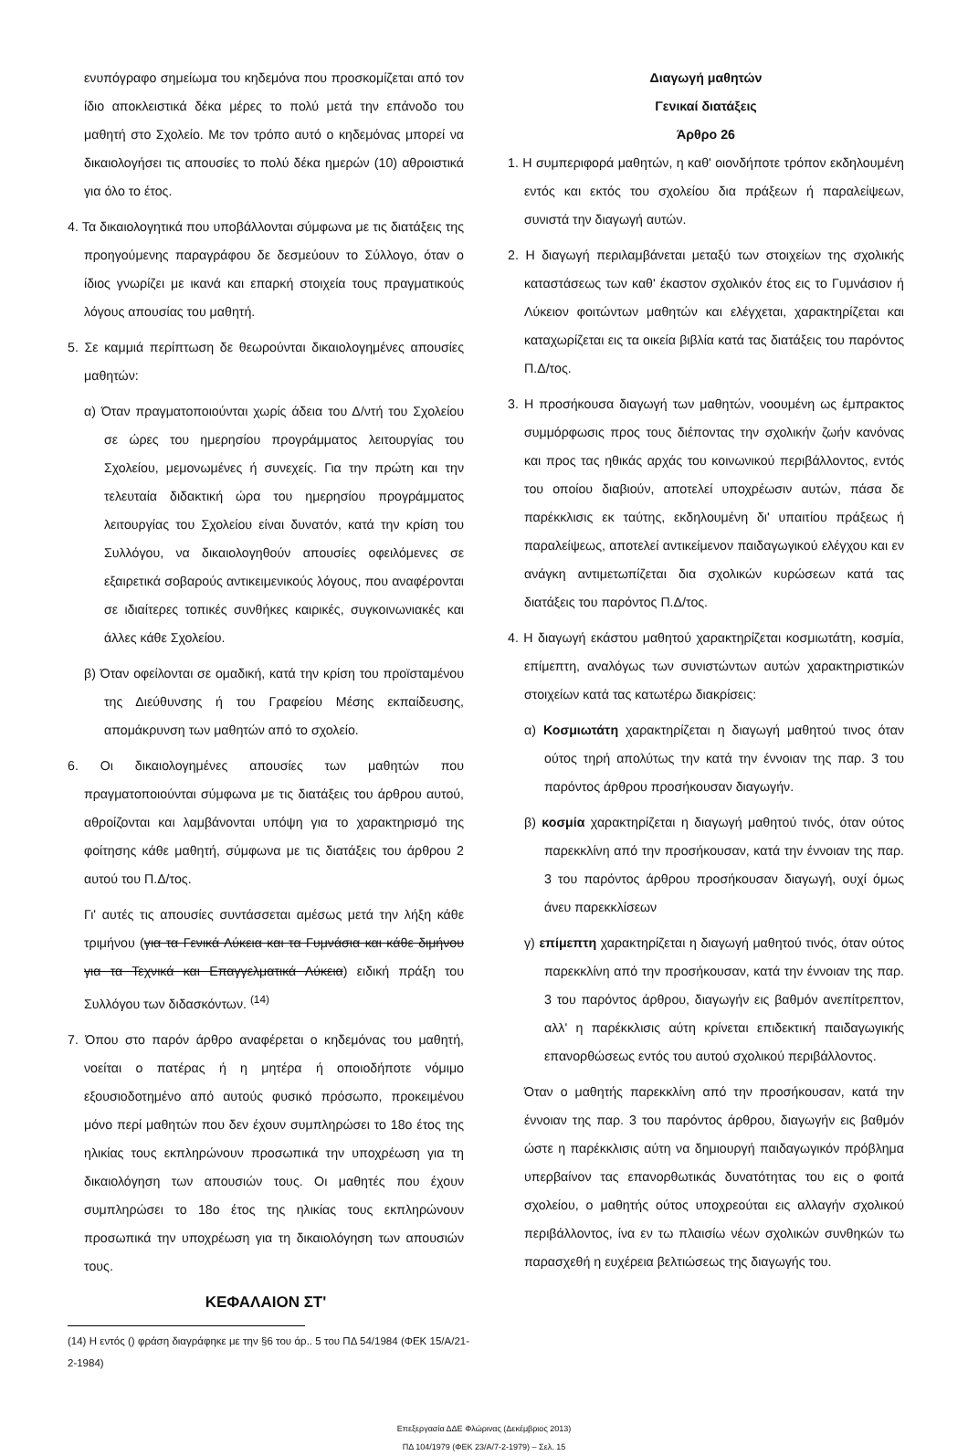ενυπόγραφο σημείωμα του κηδεμόνα που προσκομίζεται από τον ίδιο αποκλειστικά δέκα μέρες το πολύ μετά την επάνοδο του μαθητή στο Σχολείο. Με τον τρόπο αυτό ο κηδεμόνας μπορεί να δικαιολογήσει τις απουσίες το πολύ δέκα ημερών (10) αθροιστικά για όλο το έτος.
4. Τα δικαιολογητικά που υποβάλλονται σύμφωνα με τις διατάξεις της προηγούμενης παραγράφου δε δεσμεύουν το Σύλλογο, όταν ο ίδιος γνωρίζει με ικανά και επαρκή στοιχεία τους πραγματικούς λόγους απουσίας του μαθητή.
5. Σε καμμιά περίπτωση δε θεωρούνται δικαιολογημένες απουσίες μαθητών:
α) Όταν πραγματοποιούνται χωρίς άδεια του Δ/ντή του Σχολείου σε ώρες του ημερησίου προγράμματος λειτουργίας του Σχολείου, μεμονωμένες ή συνεχείς. Για την πρώτη και την τελευταία διδακτική ώρα του ημερησίου προγράμματος λειτουργίας του Σχολείου είναι δυνατόν, κατά την κρίση του Συλλόγου, να δικαιολογηθούν απουσίες οφειλόμενες σε εξαιρετικά σοβαρούς αντικειμενικούς λόγους, που αναφέρονται σε ιδιαίτερες τοπικές συνθήκες καιρικές, συγκοινωνιακές και άλλες κάθε Σχολείου.
β) Όταν οφείλονται σε ομαδική, κατά την κρίση του προϊσταμένου της Διεύθυνσης ή του Γραφείου Μέσης εκπαίδευσης, απομάκρυνση των μαθητών από το σχολείο.
6. Οι δικαιολογημένες απουσίες των μαθητών που πραγματοποιούνται σύμφωνα με τις διατάξεις του άρθρου αυτού, αθροίζονται και λαμβάνονται υπόψη για το χαρακτηρισμό της φοίτησης κάθε μαθητή, σύμφωνα με τις διατάξεις του άρθρου 2 αυτού του Π.Δ/τος.
Γι' αυτές τις απουσίες συντάσσεται αμέσως μετά την λήξη κάθε τριμήνου (για τα Γενικά Λύκεια και τα Γυμνάσια και κάθε διμήνου για τα Τεχνικά και Επαγγελματικά Λύκεια) ειδική πράξη του Συλλόγου των διδασκόντων. <sup>(14)</sup>
7. Όπου στο παρόν άρθρο αναφέρεται ο κηδεμόνας του μαθητή, νοείται ο πατέρας ή η μητέρα ή οποιοδήποτε νόμιμο εξουσιοδοτημένο από αυτούς φυσικό πρόσωπο, προκειμένου μόνο περί μαθητών που δεν έχουν συμπληρώσει το 18ο έτος της ηλικίας τους εκπληρώνουν προσωπικά την υποχρέωση για τη δικαιολόγηση των απουσιών τους. Οι μαθητές που έχουν συμπληρώσει το 18ο έτος της ηλικίας τους εκπληρώνουν προσωπικά την υποχρέωση για τη δικαιολόγηση των απουσιών τους.
ΚΕΦΑΛΑΙΟΝ ΣΤ'
(14) Η εντός () φράση διαγράφηκε με την §6 του άρ.. 5 του ΠΔ 54/1984 (ΦΕΚ 15/Α/21-2-1984)
Διαγωγή μαθητών
Γενικαί διατάξεις
Άρθρο 26
1. Η συμπεριφορά μαθητών, η καθ' οιονδήποτε τρόπον εκδηλουμένη εντός και εκτός του σχολείου δια πράξεων ή παραλείψεων, συνιστά την διαγωγή αυτών.
2. Η διαγωγή περιλαμβάνεται μεταξύ των στοιχείων της σχολικής καταστάσεως των καθ' έκαστον σχολικόν έτος εις το Γυμνάσιον ή Λύκειον φοιτώντων μαθητών και ελέγχεται, χαρακτηρίζεται και καταχωρίζεται εις τα οικεία βιβλία κατά τας διατάξεις του παρόντος Π.Δ/τος.
3. Η προσήκουσα διαγωγή των μαθητών, νοουμένη ως έμπρακτος συμμόρφωσις προς τους διέποντας την σχολικήν ζωήν κανόνας και προς τας ηθικάς αρχάς του κοινωνικού περιβάλλοντος, εντός του οποίου διαβιούν, αποτελεί υποχρέωσιν αυτών, πάσα δε παρέκκλισις εκ ταύτης, εκδηλουμένη δι' υπαιτίου πράξεως ή παραλείψεως, αποτελεί αντικείμενον παιδαγωγικού ελέγχου και εν ανάγκη αντιμετωπίζεται δια σχολικών κυρώσεων κατά τας διατάξεις του παρόντος Π.Δ/τος.
4. Η διαγωγή εκάστου μαθητού χαρακτηρίζεται κοσμιωτάτη, κοσμία, επίμεπτη, αναλόγως των συνιστώντων αυτών χαρακτηριστικών στοιχείων κατά τας κατωτέρω διακρίσεις:
α) Κοσμιωτάτη χαρακτηρίζεται η διαγωγή μαθητού τινος όταν ούτος τηρή απολύτως την κατά την έννοιαν της παρ. 3 του παρόντος άρθρου προσήκουσαν διαγωγήν.
β) κοσμία χαρακτηρίζεται η διαγωγή μαθητού τινός, όταν ούτος παρεκκλίνη από την προσήκουσαν, κατά την έννοιαν της παρ. 3 του παρόντος άρθρου προσήκουσαν διαγωγή, ουχί όμως άνευ παρεκκλίσεων
γ) επίμεπτη χαρακτηρίζεται η διαγωγή μαθητού τινός, όταν ούτος παρεκκλίνη από την προσήκουσαν, κατά την έννοιαν της παρ. 3 του παρόντος άρθρου, διαγωγήν εις βαθμόν ανεπίτρεπτον, αλλ' η παρέκκλισις αύτη κρίνεται επιδεκτική παιδαγωγικής επανορθώσεως εντός του αυτού σχολικού περιβάλλοντος.
Όταν ο μαθητής παρεκκλίνη από την προσήκουσαν, κατά την έννοιαν της παρ. 3 του παρόντος άρθρου, διαγωγήν εις βαθμόν ώστε η παρέκκλισις αύτη να δημιουργή παιδαγωγικόν πρόβλημα υπερβαίνον τας επανορθωτικάς δυνατότητας του εις ο φοιτά σχολείου, ο μαθητής ούτος υποχρεούται εις αλλαγήν σχολικού περιβάλλοντος, ίνα εν τω πλαισίω νέων σχολικών συνθηκών τω παρασχεθή η ευχέρεια βελτιώσεως της διαγωγής του.
Επεξεργασία ΔΔΕ Φλώρινας (Δεκέμβριος 2013)
ΠΔ 104/1979 (ΦΕΚ 23/Α/7-2-1979) – Σελ. 15